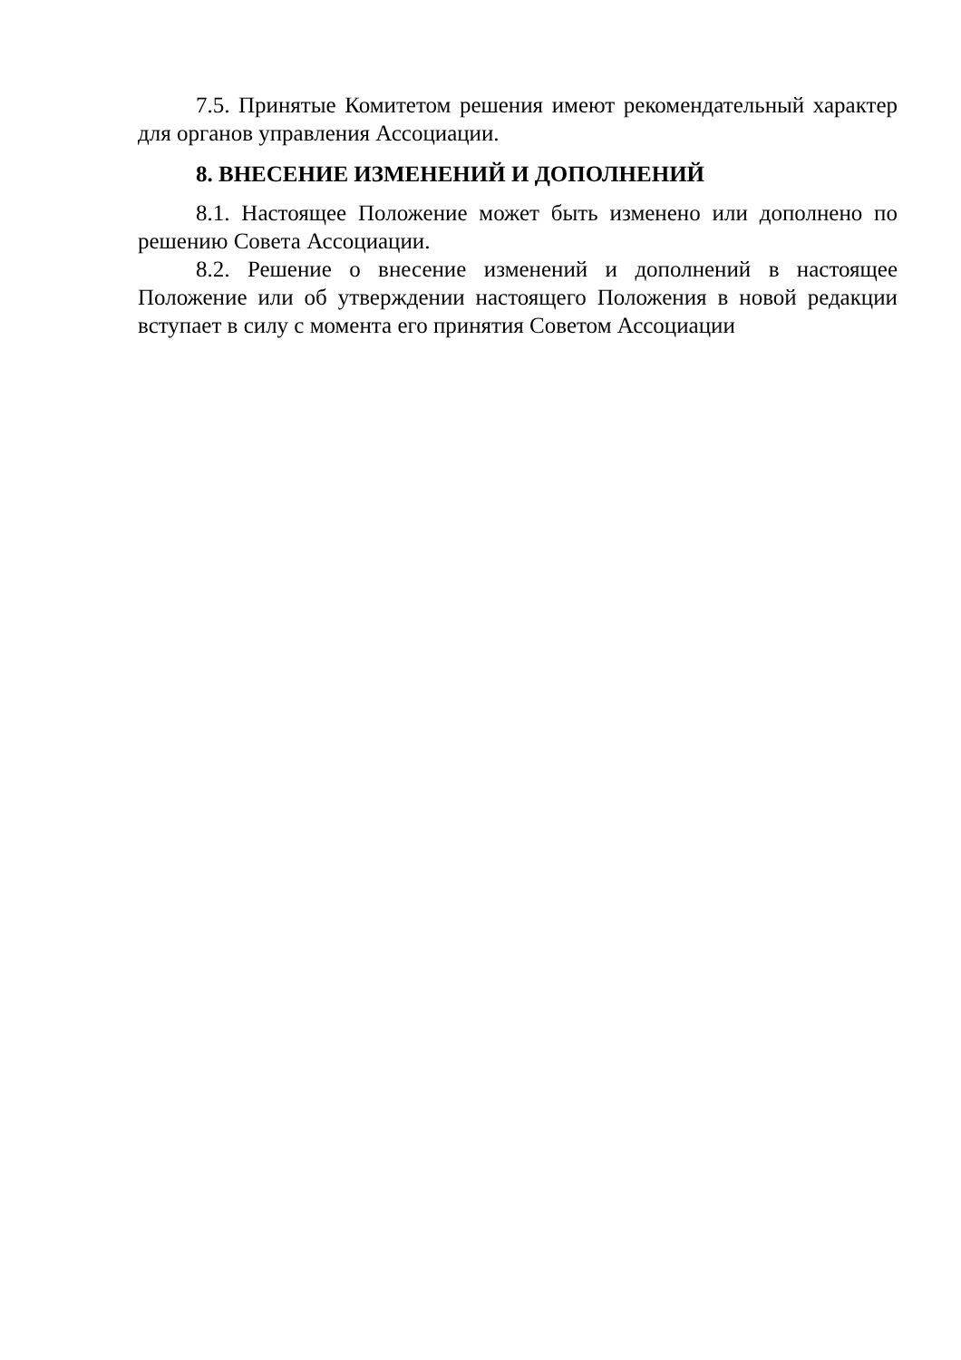7.5. Принятые Комитетом решения имеют рекомендательный характер для органов управления Ассоциации.
8. ВНЕСЕНИЕ ИЗМЕНЕНИЙ И ДОПОЛНЕНИЙ
8.1. Настоящее Положение может быть изменено или дополнено по решению Совета Ассоциации.
8.2. Решение о внесение изменений и дополнений в настоящее Положение или об утверждении настоящего Положения в новой редакции вступает в силу с момента его принятия Советом Ассоциации